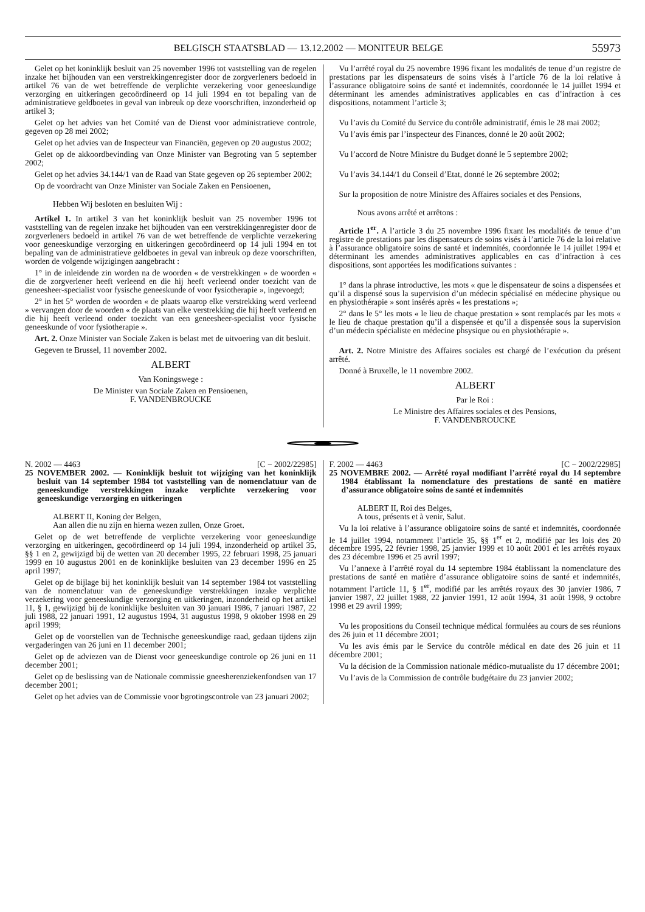BELGISCH STAATSBLAD — 13.12.2002 — MONITEUR BELGE 55973
Gelet op het koninklijk besluit van 25 november 1996 tot vaststelling van de regelen inzake het bijhouden van een verstrekkingenregister door de zorgverleners bedoeld in artikel 76 van de wet betreffende de verplichte verzekering voor geneeskundige verzorging en uitkeringen gecoördineerd op 14 juli 1994 en tot bepaling van de administratieve geldboetes in geval van inbreuk op deze voorschriften, inzonderheid op artikel 3;
Gelet op het advies van het Comité van de Dienst voor administratieve controle, gegeven op 28 mei 2002;
Gelet op het advies van de Inspecteur van Financiën, gegeven op 20 augustus 2002;
Gelet op de akkoordbevinding van Onze Minister van Begroting van 5 september 2002;
Gelet op het advies 34.144/1 van de Raad van State gegeven op 26 september 2002;
Op de voordracht van Onze Minister van Sociale Zaken en Pensioenen,
Hebben Wij besloten en besluiten Wij :
Artikel 1. In artikel 3 van het koninklijk besluit van 25 november 1996 tot vaststelling van de regelen inzake het bijhouden van een verstrekkingenregister door de zorgverleners bedoeld in artikel 76 van de wet betreffende de verplichte verzekering voor geneeskundige verzorging en uitkeringen gecoördineerd op 14 juli 1994 en tot bepaling van de administratieve geldboetes in geval van inbreuk op deze voorschriften, worden de volgende wijzigingen aangebracht :
1° in de inleidende zin worden na de woorden « de verstrekkingen » de woorden « die de zorgverlener heeft verleend en die hij heeft verleend onder toezicht van de geneesheer-specialist voor fysische geneeskunde of voor fysiotherapie », ingevoegd;
2° in het 5° worden de woorden « de plaats waarop elke verstrekking werd verleend » vervangen door de woorden « de plaats van elke verstrekking die hij heeft verleend en die hij heeft verleend onder toezicht van een geneesheer-specialist voor fysische geneeskunde of voor fysiotherapie ».
Art. 2. Onze Minister van Sociale Zaken is belast met de uitvoering van dit besluit.
Gegeven te Brussel, 11 november 2002.
ALBERT
Van Koningswege :
De Minister van Sociale Zaken en Pensioenen,
F. VANDENBROUCKE
Vu l’arrêté royal du 25 novembre 1996 fixant les modalités de tenue d’un registre de prestations par les dispensateurs de soins visés à l’article 76 de la loi relative à l’assurance obligatoire soins de santé et indemnités, coordonnée le 14 juillet 1994 et déterminant les amendes administratives applicables en cas d’infraction à ces dispositions, notamment l’article 3;
Vu l’avis du Comité du Service du contrôle administratif, émis le 28 mai 2002;
Vu l’avis émis par l’inspecteur des Finances, donné le 20 août 2002;
Vu l’accord de Notre Ministre du Budget donné le 5 septembre 2002;
Vu l’avis 34.144/1 du Conseil d’Etat, donné le 26 septembre 2002;
Sur la proposition de notre Ministre des Affaires sociales et des Pensions,
Nous avons arrêté et arrêtons :
Article 1<sup>er</sup>. A l’article 3 du 25 novembre 1996 fixant les modalités de tenue d’un registre de prestations par les dispensateurs de soins visés à l’article 76 de la loi relative à l’assurance obligatoire soins de santé et indemnités, coordonnée le 14 juillet 1994 et déterminant les amendes administratives applicables en cas d’infraction à ces dispositions, sont apportées les modifications suivantes :
1° dans la phrase introductive, les mots « que le dispensateur de soins a dispensées et qu’il a dispensé sous la supervision d’un médecin spécialisé en médecine physique ou en physiothérapie » sont insérés après « les prestations »;
2° dans le 5° les mots « le lieu de chaque prestation » sont remplacés par les mots « le lieu de chaque prestation qu’il a dispensée et qu’il a dispensée sous la supervision d’un médecin spécialiste en médecine phsysique ou en physiothérapie ».
Art. 2. Notre Ministre des Affaires sociales est chargé de l’exécution du présent arrêté.
Donné à Bruxelle, le 11 novembre 2002.
ALBERT
Par le Roi :
Le Ministre des Affaires sociales et des Pensions,
F. VANDENBROUCKE
N. 2002 — 4463 [C − 2002/22985]
25 NOVEMBER 2002. — Koninklijk besluit tot wijziging van het koninklijk besluit van 14 september 1984 tot vaststelling van de nomenclatuur van de geneeskundige verstrekkingen inzake verplichte verzekering voor geneeskundige verzorging en uitkeringen
ALBERT II, Koning der Belgen,
Aan allen die nu zijn en hierna wezen zullen, Onze Groet.
Gelet op de wet betreffende de verplichte verzekering voor geneeskundige verzorging en uitkeringen, gecoördineerd op 14 juli 1994, inzonderheid op artikel 35, §§ 1 en 2, gewijzigd bij de wetten van 20 december 1995, 22 februari 1998, 25 januari 1999 en 10 augustus 2001 en de koninklijke besluiten van 23 december 1996 en 25 april 1997;
Gelet op de bijlage bij het koninklijk besluit van 14 september 1984 tot vaststelling van de nomenclatuur van de geneeskundige verstrekkingen inzake verplichte verzekering voor geneeskundige verzorging en uitkeringen, inzonderheid op het artikel 11, § 1, gewijzigd bij de koninklijke besluiten van 30 januari 1986, 7 januari 1987, 22 juli 1988, 22 januari 1991, 12 augustus 1994, 31 augustus 1998, 9 oktober 1998 en 29 april 1999;
Gelet op de voorstellen van de Technische geneeskundige raad, gedaan tijdens zijn vergaderingen van 26 juni en 11 december 2001;
Gelet op de adviezen van de Dienst voor geneeskundige controle op 26 juni en 11 december 2001;
Gelet op de beslissing van de Nationale commissie gneesherenziekenfondsen van 17 december 2001;
Gelet op het advies van de Commissie voor bgrotingscontrole van 23 januari 2002;
F. 2002 — 4463 [C − 2002/22985]
25 NOVEMBRE 2002. — Arrêté royal modifiant l’arrêté royal du 14 septembre 1984 établissant la nomenclature des prestations de santé en matière d’assurance obligatoire soins de santé et indemnités
ALBERT II, Roi des Belges,
A tous, présents et à venir, Salut.
Vu la loi relative à l’assurance obligatoire soins de santé et indemnités, coordonnée le 14 juillet 1994, notamment l’article 35, §§ 1<sup>er</sup> et 2, modifié par les lois des 20 décembre 1995, 22 février 1998, 25 janvier 1999 et 10 août 2001 et les arrêtés royaux des 23 décembre 1996 et 25 avril 1997;
Vu l’annexe à l’arrêté royal du 14 septembre 1984 établissant la nomenclature des prestations de santé en matière d’assurance obligatoire soins de santé et indemnités, notamment l’article 11, § 1<sup>er</sup>, modifié par les arrêtés royaux des 30 janvier 1986, 7 janvier 1987, 22 juillet 1988, 22 janvier 1991, 12 août 1994, 31 août 1998, 9 octobre 1998 et 29 avril 1999;
Vu les propositions du Conseil technique médical formulées au cours de ses réunions des 26 juin et 11 décembre 2001;
Vu les avis émis par le Service du contrôle médical en date des 26 juin et 11 décembre 2001;
Vu la décision de la Commission nationale médico-mutualiste du 17 décembre 2001;
Vu l’avis de la Commission de contrôle budgétaire du 23 janvier 2002;